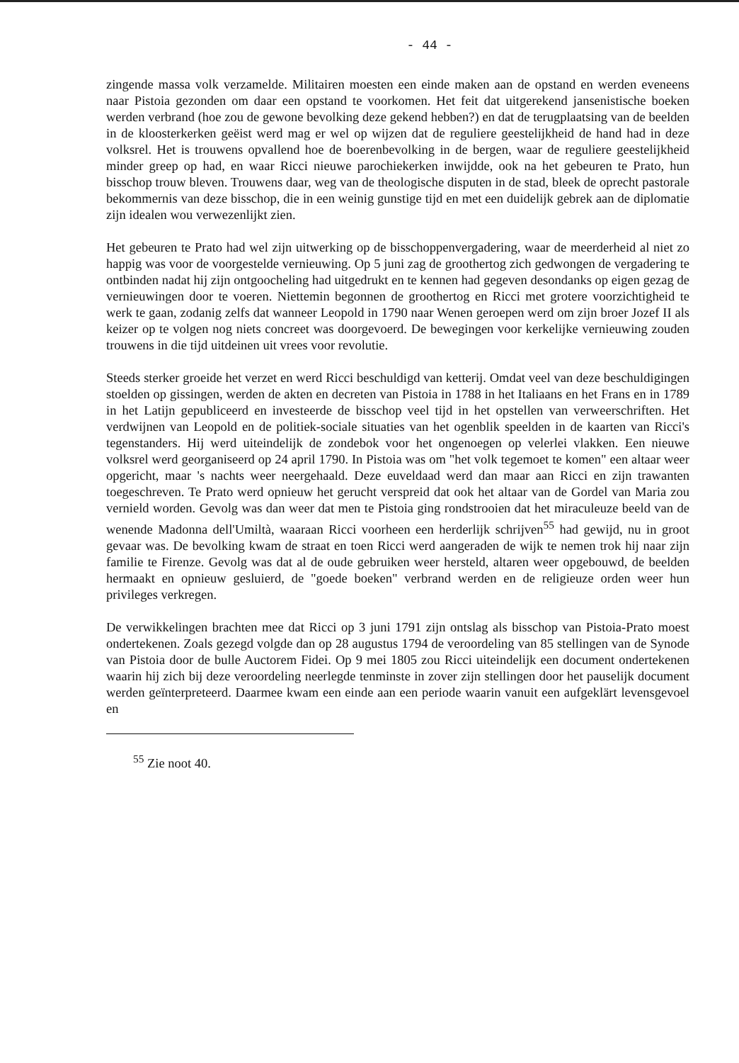- 44 -
zingende massa volk verzamelde. Militairen moesten een einde maken aan de opstand en werden eveneens naar Pistoia gezonden om daar een opstand te voorkomen. Het feit dat uitgerekend jansenistische boeken werden verbrand (hoe zou de gewone bevolking deze gekend hebben?) en dat de terugplaatsing van de beelden in de kloosterkerken geëist werd mag er wel op wijzen dat de reguliere geestelijkheid de hand had in deze volksrel. Het is trouwens opvallend hoe de boerenbevolking in de bergen, waar de reguliere geestelijkheid minder greep op had, en waar Ricci nieuwe parochiekerken inwijdde, ook na het gebeuren te Prato, hun bisschop trouw bleven. Trouwens daar, weg van de theologische disputen in de stad, bleek de oprecht pastorale bekommernis van deze bisschop, die in een weinig gunstige tijd en met een duidelijk gebrek aan de diplomatie zijn idealen wou verwezenlijkt zien.
Het gebeuren te Prato had wel zijn uitwerking op de bisschoppenvergadering, waar de meerderheid al niet zo happig was voor de voorgestelde vernieuwing. Op 5 juni zag de groothertog zich gedwongen de vergadering te ontbinden nadat hij zijn ontgoocheling had uitgedrukt en te kennen had gegeven desondanks op eigen gezag de vernieuwingen door te voeren. Niettemin begonnen de groothertog en Ricci met grotere voorzichtigheid te werk te gaan, zodanig zelfs dat wanneer Leopold in 1790 naar Wenen geroepen werd om zijn broer Jozef II als keizer op te volgen nog niets concreet was doorgevoerd. De bewegingen voor kerkelijke vernieuwing zouden trouwens in die tijd uitdeinen uit vrees voor revolutie.
Steeds sterker groeide het verzet en werd Ricci beschuldigd van ketterij. Omdat veel van deze beschuldigingen stoelden op gissingen, werden de akten en decreten van Pistoia in 1788 in het Italiaans en het Frans en in 1789 in het Latijn gepubliceerd en investeerde de bisschop veel tijd in het opstellen van verweerschriften. Het verdwijnen van Leopold en de politiek-sociale situaties van het ogenblik speelden in de kaarten van Ricci's tegenstanders. Hij werd uiteindelijk de zondebok voor het ongenoegen op velerlei vlakken. Een nieuwe volksrel werd georganiseerd op 24 april 1790. In Pistoia was om "het volk tegemoet te komen" een altaar weer opgericht, maar 's nachts weer neergehaald. Deze euveldaad werd dan maar aan Ricci en zijn trawanten toegeschreven. Te Prato werd opnieuw het gerucht verspreid dat ook het altaar van de Gordel van Maria zou vernield worden. Gevolg was dan weer dat men te Pistoia ging rondstrooien dat het miraculeuze beeld van de wenende Madonna dell'Umiltà, waaraan Ricci voorheen een herderlijk schrijven<sup>55</sup> had gewijd, nu in groot gevaar was. De bevolking kwam de straat en toen Ricci werd aangeraden de wijk te nemen trok hij naar zijn familie te Firenze. Gevolg was dat al de oude gebruiken weer hersteld, altaren weer opgebouwd, de beelden hermaakt en opnieuw gesluierd, de "goede boeken" verbrand werden en de religieuze orden weer hun privileges verkregen.
De verwikkelingen brachten mee dat Ricci op 3 juni 1791 zijn ontslag als bisschop van Pistoia-Prato moest ondertekenen. Zoals gezegd volgde dan op 28 augustus 1794 de veroordeling van 85 stellingen van de Synode van Pistoia door de bulle Auctorem Fidei. Op 9 mei 1805 zou Ricci uiteindelijk een document ondertekenen waarin hij zich bij deze veroordeling neerlegde tenminste in zover zijn stellingen door het pauselijk document werden geïnterpreteerd. Daarmee kwam een einde aan een periode waarin vanuit een aufgeklärt levensgevoel en
<sup>55</sup> Zie noot 40.